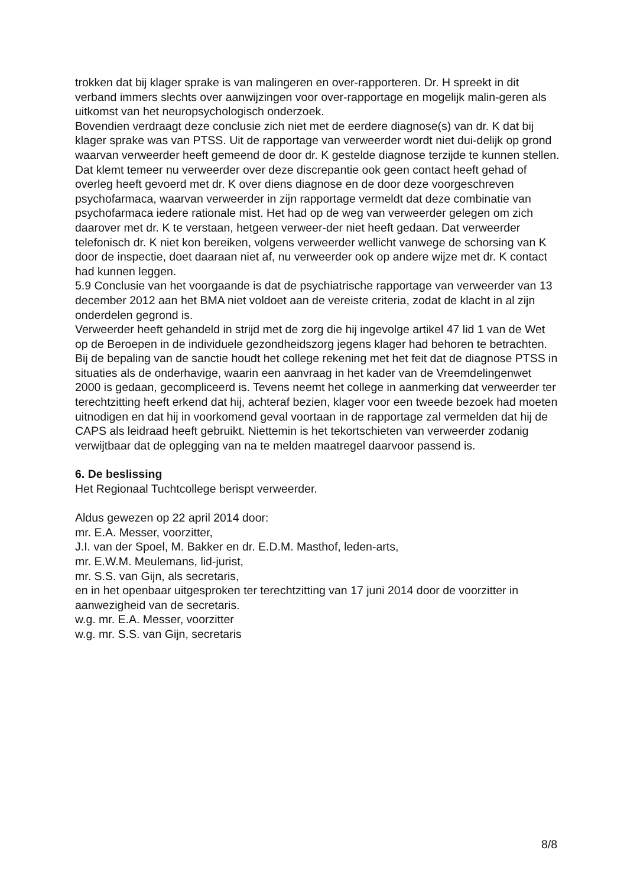trokken dat bij klager sprake is van malingeren en over-rapporteren. Dr. H spreekt in dit verband immers slechts over aanwijzingen voor over-rapportage en mogelijk malin-geren als uitkomst van het neuropsychologisch onderzoek.
Bovendien verdraagt deze conclusie zich niet met de eerdere diagnose(s) van dr. K dat bij klager sprake was van PTSS. Uit de rapportage van verweerder wordt niet dui-delijk op grond waarvan verweerder heeft gemeend de door dr. K gestelde diagnose terzijde te kunnen stellen. Dat klemt temeer nu verweerder over deze discrepantie ook geen contact heeft gehad of overleg heeft gevoerd met dr. K over diens diagnose en de door deze voorgeschreven psychofarmaca, waarvan verweerder in zijn rapportage vermeldt dat deze combinatie van psychofarmaca iedere rationale mist. Het had op de weg van verweerder gelegen om zich daarover met dr. K te verstaan, hetgeen verweer-der niet heeft gedaan. Dat verweerder telefonisch dr. K niet kon bereiken, volgens verweerder wellicht vanwege de schorsing van K door de inspectie, doet daaraan niet af, nu verweerder ook op andere wijze met dr. K contact had kunnen leggen.
5.9 Conclusie van het voorgaande is dat de psychiatrische rapportage van verweerder van 13 december 2012 aan het BMA niet voldoet aan de vereiste criteria, zodat de klacht in al zijn onderdelen gegrond is.
Verweerder heeft gehandeld in strijd met de zorg die hij ingevolge artikel 47 lid 1 van de Wet op de Beroepen in de individuele gezondheidszorg jegens klager had behoren te betrachten.
Bij de bepaling van de sanctie houdt het college rekening met het feit dat de diagnose PTSS in situaties als de onderhavige, waarin een aanvraag in het kader van de Vreemdelingenwet 2000 is gedaan, gecompliceerd is. Tevens neemt het college in aanmerking dat verweerder ter terechtzitting heeft erkend dat hij, achteraf bezien, klager voor een tweede bezoek had moeten uitnodigen en dat hij in voorkomend geval voortaan in de rapportage zal vermelden dat hij de CAPS als leidraad heeft gebruikt. Niettemin is het tekortschieten van verweerder zodanig verwijtbaar dat de oplegging van na te melden maatregel daarvoor passend is.
6. De beslissing
Het Regionaal Tuchtcollege berispt verweerder.
Aldus gewezen op 22 april 2014 door:
mr. E.A. Messer, voorzitter,
J.I. van der Spoel, M. Bakker en dr. E.D.M. Masthof, leden-arts,
mr. E.W.M. Meulemans, lid-jurist,
mr. S.S. van Gijn, als secretaris,
en in het openbaar uitgesproken ter terechtzitting van 17 juni 2014 door de voorzitter in aanwezigheid van de secretaris.
w.g. mr. E.A. Messer, voorzitter
w.g. mr. S.S. van Gijn, secretaris
8/8